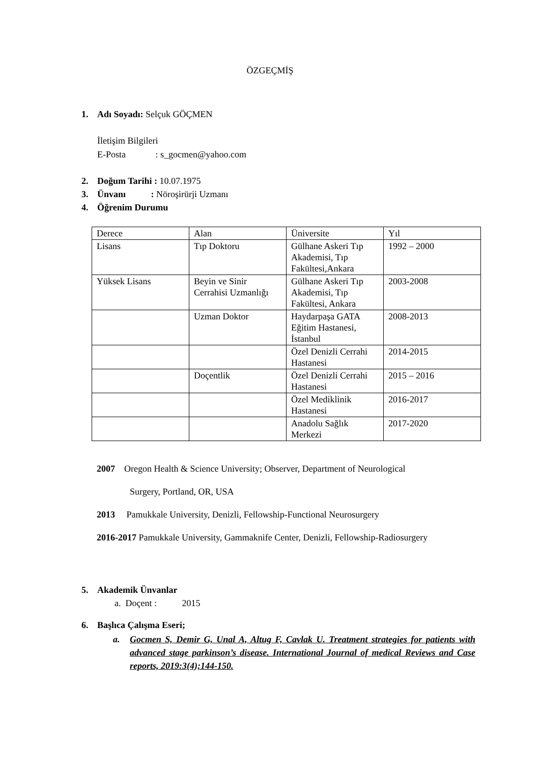ÖZGEÇMİŞ
1. Adı Soyadı: Selçuk GÖÇMEN
İletişim Bilgileri
E-Posta : s_gocmen@yahoo.com
2. Doğum Tarihi : 10.07.1975
3. Ünvanı : Nöroşirürji Uzmanı
4. Öğrenim Durumu
| Derece | Alan | Üniversite | Yıl |
| Lisans | Tıp Doktoru | Gülhane Askeri Tıp Akademisi, Tıp Fakültesi,Ankara | 1992 – 2000 |
| Yüksek Lisans | Beyin ve Sinir Cerrahisi Uzmanlığı | Gülhane Askeri Tıp Akademisi, Tıp Fakültesi, Ankara | 2003-2008 |
| | Uzman Doktor | Haydarpaşa GATA Eğitim Hastanesi, İstanbul | 2008-2013 |
| | | Özel Denizli Cerrahi Hastanesi | 2014-2015 |
| | Doçentlik | Özel Denizli Cerrahi Hastanesi | 2015 – 2016 |
| | | Özel Mediklinik Hastanesi | 2016-2017 |
| | | Anadolu Sağlık Merkezi | 2017-2020 |
2007 Oregon Health & Science University; Observer, Department of Neurological
Surgery, Portland, OR, USA
2013 Pamukkale University, Denizli, Fellowship-Functional Neurosurgery
2016-2017 Pamukkale University, Gammaknife Center, Denizli, Fellowship-Radiosurgery
5. Akademik Ünvanlar
a. Doçent : 2015
6. Başlıca Çalışma Eseri;
a. Gocmen S, Demir G, Unal A, Altug F, Cavlak U. Treatment strategies for patients with advanced stage parkinson’s disease. International Journal of medical Reviews and Case reports, 2019:3(4);144-150.